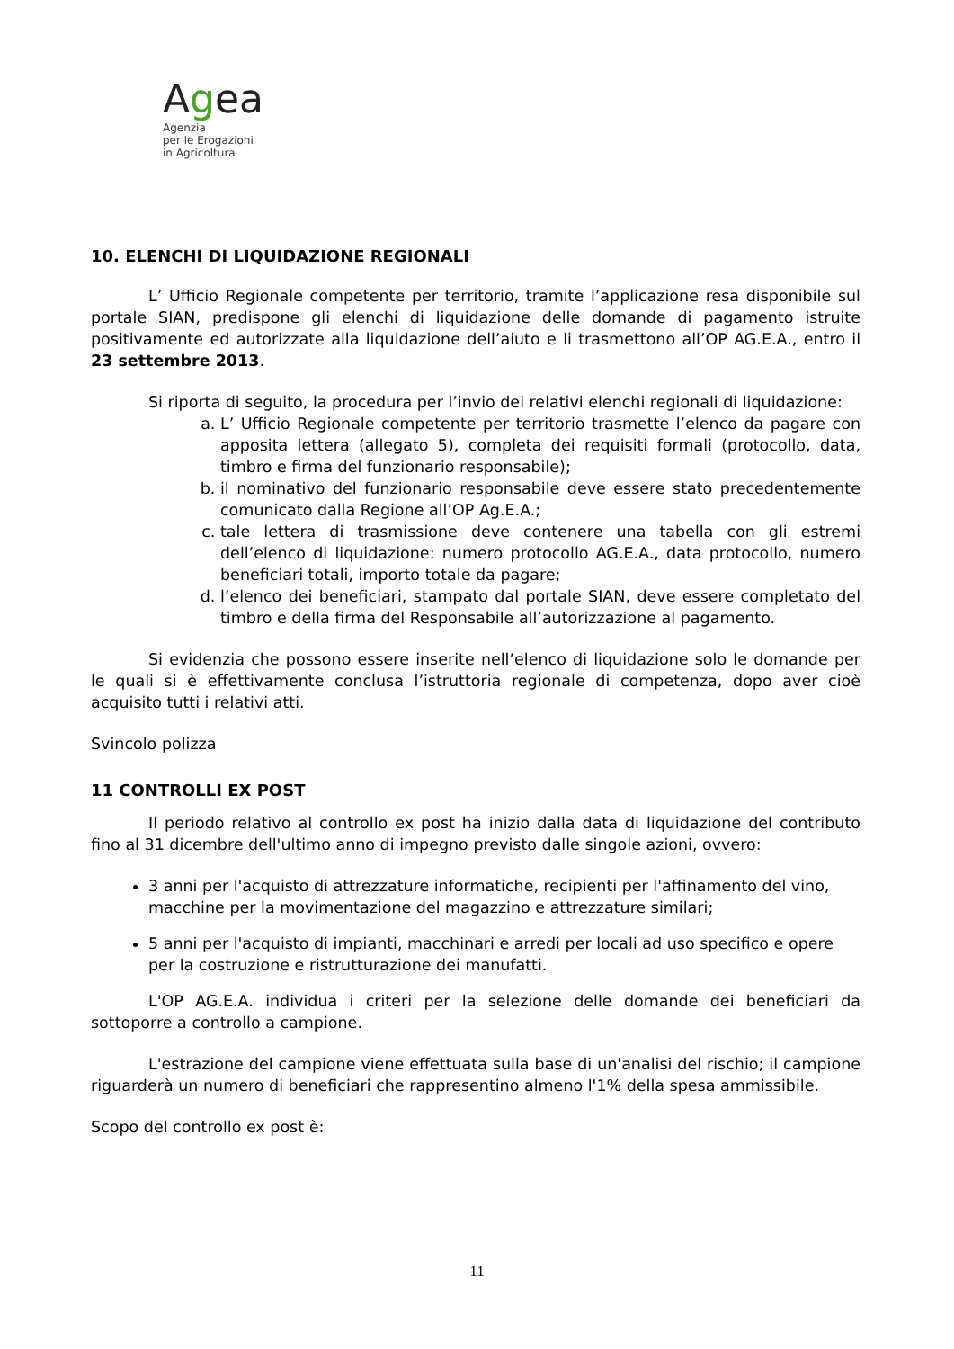Agea
Agenzia
per le Erogazioni
in Agricoltura
10. ELENCHI DI LIQUIDAZIONE REGIONALI
L’ Ufficio Regionale competente per territorio, tramite l’applicazione resa disponibile sul portale SIAN, predispone gli elenchi di liquidazione delle domande di pagamento istruite positivamente ed autorizzate alla liquidazione dell’aiuto e li trasmettono all’OP AG.E.A., entro il 23 settembre 2013.
Si riporta di seguito, la procedura per l’invio dei relativi elenchi regionali di liquidazione:
a. L’ Ufficio Regionale competente per territorio trasmette l’elenco da pagare con apposita lettera (allegato 5), completa dei requisiti formali (protocollo, data, timbro e firma del funzionario responsabile);
b. il nominativo del funzionario responsabile deve essere stato precedentemente comunicato dalla Regione all’OP Ag.E.A.;
c. tale lettera di trasmissione deve contenere una tabella con gli estremi dell’elenco di liquidazione: numero protocollo AG.E.A., data protocollo, numero beneficiari totali, importo totale da pagare;
d. l’elenco dei beneficiari, stampato dal portale SIAN, deve essere completato del timbro e della firma del Responsabile all’autorizzazione al pagamento.
Si evidenzia che possono essere inserite nell’elenco di liquidazione solo le domande per le quali si è effettivamente conclusa l’istruttoria regionale di competenza, dopo aver cioè acquisito tutti i relativi atti.
Svincolo polizza
11 CONTROLLI EX POST
Il periodo relativo al controllo ex post ha inizio dalla data di liquidazione del contributo fino al 31 dicembre dell'ultimo anno di impegno previsto dalle singole azioni, ovvero:
3 anni per l'acquisto di attrezzature informatiche, recipienti per l'affinamento del vino, macchine per la movimentazione del magazzino e attrezzature similari;
5 anni per l'acquisto di impianti, macchinari e arredi per locali ad uso specifico e opere per la costruzione e ristrutturazione dei manufatti.
L'OP AG.E.A. individua i criteri per la selezione delle domande dei beneficiari da sottoporre a controllo a campione.
L'estrazione del campione viene effettuata sulla base di un'analisi del rischio; il campione riguarderà un numero di beneficiari che rappresentino almeno l'1% della spesa ammissibile.
Scopo del controllo ex post è:
11